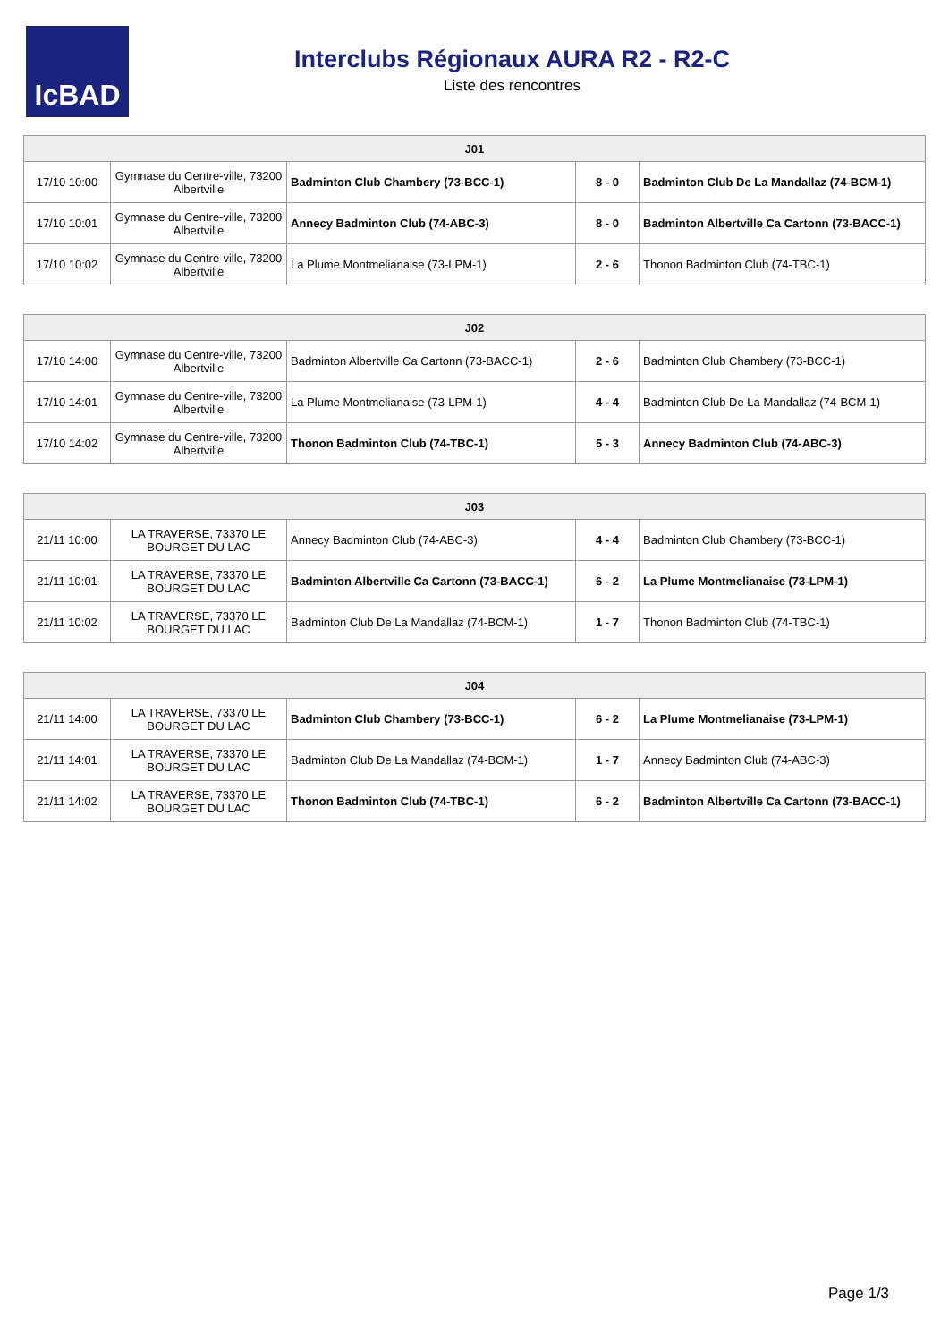IcBAD
Interclubs Régionaux AURA R2 - R2-C
Liste des rencontres
| J01 | | | | |
| --- | --- | --- | --- | --- |
| 17/10 10:00 | Gymnase du Centre-ville, 73200 Albertville | Badminton Club Chambery (73-BCC-1) | 8 - 0 | Badminton Club De La Mandallaz (74-BCM-1) |
| 17/10 10:01 | Gymnase du Centre-ville, 73200 Albertville | Annecy Badminton Club (74-ABC-3) | 8 - 0 | Badminton Albertville Ca Cartonn (73-BACC-1) |
| 17/10 10:02 | Gymnase du Centre-ville, 73200 Albertville | La Plume Montmelianaise (73-LPM-1) | 2 - 6 | Thonon Badminton Club (74-TBC-1) |
| J02 | | | | |
| --- | --- | --- | --- | --- |
| 17/10 14:00 | Gymnase du Centre-ville, 73200 Albertville | Badminton Albertville Ca Cartonn (73-BACC-1) | 2 - 6 | Badminton Club Chambery (73-BCC-1) |
| 17/10 14:01 | Gymnase du Centre-ville, 73200 Albertville | La Plume Montmelianaise (73-LPM-1) | 4 - 4 | Badminton Club De La Mandallaz (74-BCM-1) |
| 17/10 14:02 | Gymnase du Centre-ville, 73200 Albertville | Thonon Badminton Club (74-TBC-1) | 5 - 3 | Annecy Badminton Club (74-ABC-3) |
| J03 | | | | |
| --- | --- | --- | --- | --- |
| 21/11 10:00 | LA TRAVERSE, 73370 LE BOURGET DU LAC | Annecy Badminton Club (74-ABC-3) | 4 - 4 | Badminton Club Chambery (73-BCC-1) |
| 21/11 10:01 | LA TRAVERSE, 73370 LE BOURGET DU LAC | Badminton Albertville Ca Cartonn (73-BACC-1) | 6 - 2 | La Plume Montmelianaise (73-LPM-1) |
| 21/11 10:02 | LA TRAVERSE, 73370 LE BOURGET DU LAC | Badminton Club De La Mandallaz (74-BCM-1) | 1 - 7 | Thonon Badminton Club (74-TBC-1) |
| J04 | | | | |
| --- | --- | --- | --- | --- |
| 21/11 14:00 | LA TRAVERSE, 73370 LE BOURGET DU LAC | Badminton Club Chambery (73-BCC-1) | 6 - 2 | La Plume Montmelianaise (73-LPM-1) |
| 21/11 14:01 | LA TRAVERSE, 73370 LE BOURGET DU LAC | Badminton Club De La Mandallaz (74-BCM-1) | 1 - 7 | Annecy Badminton Club (74-ABC-3) |
| 21/11 14:02 | LA TRAVERSE, 73370 LE BOURGET DU LAC | Thonon Badminton Club (74-TBC-1) | 6 - 2 | Badminton Albertville Ca Cartonn (73-BACC-1) |
Page 1/3